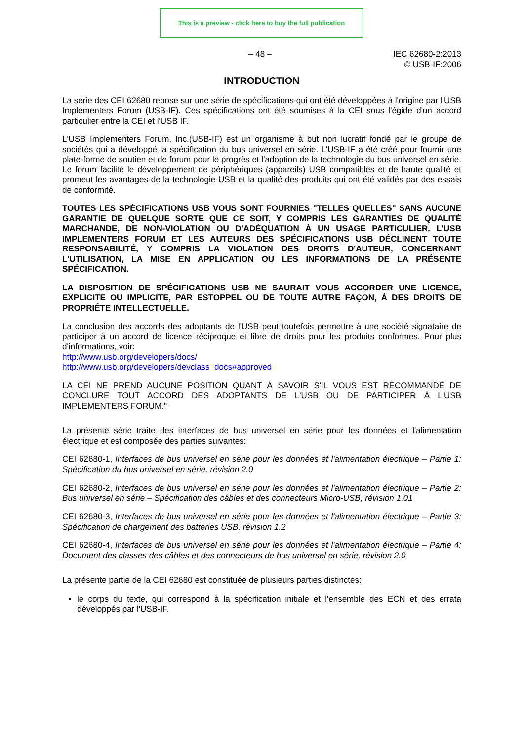This is a preview - click here to buy the full publication
– 48 – IEC 62680-2:2013
© USB-IF:2006
INTRODUCTION
La série des CEI 62680 repose sur une série de spécifications qui ont été développées à l'origine par l'USB Implementers Forum (USB-IF). Ces spécifications ont été soumises à la CEI sous l'égide d'un accord particulier entre la CEI et l'USB IF.
L'USB Implementers Forum, Inc.(USB-IF) est un organisme à but non lucratif fondé par le groupe de sociétés qui a développé la spécification du bus universel en série. L'USB-IF a été créé pour fournir une plate-forme de soutien et de forum pour le progrès et l'adoption de la technologie du bus universel en série. Le forum facilite le développement de périphériques (appareils) USB compatibles et de haute qualité et promeut les avantages de la technologie USB et la qualité des produits qui ont été validés par des essais de conformité.
TOUTES LES SPÉCIFICATIONS USB VOUS SONT FOURNIES "TELLES QUELLES" SANS AUCUNE GARANTIE DE QUELQUE SORTE QUE CE SOIT, Y COMPRIS LES GARANTIES DE QUALITÉ MARCHANDE, DE NON-VIOLATION OU D'ADÉQUATION À UN USAGE PARTICULIER. L'USB IMPLEMENTERS FORUM ET LES AUTEURS DES SPÉCIFICATIONS USB DÉCLINENT TOUTE RESPONSABILITÉ, Y COMPRIS LA VIOLATION DES DROITS D'AUTEUR, CONCERNANT L'UTILISATION, LA MISE EN APPLICATION OU LES INFORMATIONS DE LA PRÉSENTE SPÉCIFICATION.
LA DISPOSITION DE SPÉCIFICATIONS USB NE SAURAIT VOUS ACCORDER UNE LICENCE, EXPLICITE OU IMPLICITE, PAR ESTOPPEL OU DE TOUTE AUTRE FAÇON, À DES DROITS DE PROPRIÉTE INTELLECTUELLE.
La conclusion des accords des adoptants de l'USB peut toutefois permettre à une société signataire de participer à un accord de licence réciproque et libre de droits pour les produits conformes. Pour plus d'informations, voir:
http://www.usb.org/developers/docs/
http://www.usb.org/developers/devclass_docs#approved
LA CEI NE PREND AUCUNE POSITION QUANT À SAVOIR S'IL VOUS EST RECOMMANDÉ DE CONCLURE TOUT ACCORD DES ADOPTANTS DE L'USB OU DE PARTICIPER À L'USB IMPLEMENTERS FORUM."
La présente série traite des interfaces de bus universel en série pour les données et l'alimentation électrique et est composée des parties suivantes:
CEI 62680-1, Interfaces de bus universel en série pour les données et l'alimentation électrique – Partie 1: Spécification du bus universel en série, révision 2.0
CEI 62680-2, Interfaces de bus universel en série pour les données et l'alimentation électrique – Partie 2: Bus universel en série – Spécification des câbles et des connecteurs Micro-USB, révision 1.01
CEI 62680-3, Interfaces de bus universel en série pour les données et l'alimentation électrique – Partie 3: Spécification de chargement des batteries USB, révision 1.2
CEI 62680-4, Interfaces de bus universel en série pour les données et l'alimentation électrique – Partie 4: Document des classes des câbles et des connecteurs de bus universel en série, révision 2.0
La présente partie de la CEI 62680 est constituée de plusieurs parties distinctes:
le corps du texte, qui correspond à la spécification initiale et l'ensemble des ECN et des errata développés par l'USB-IF.